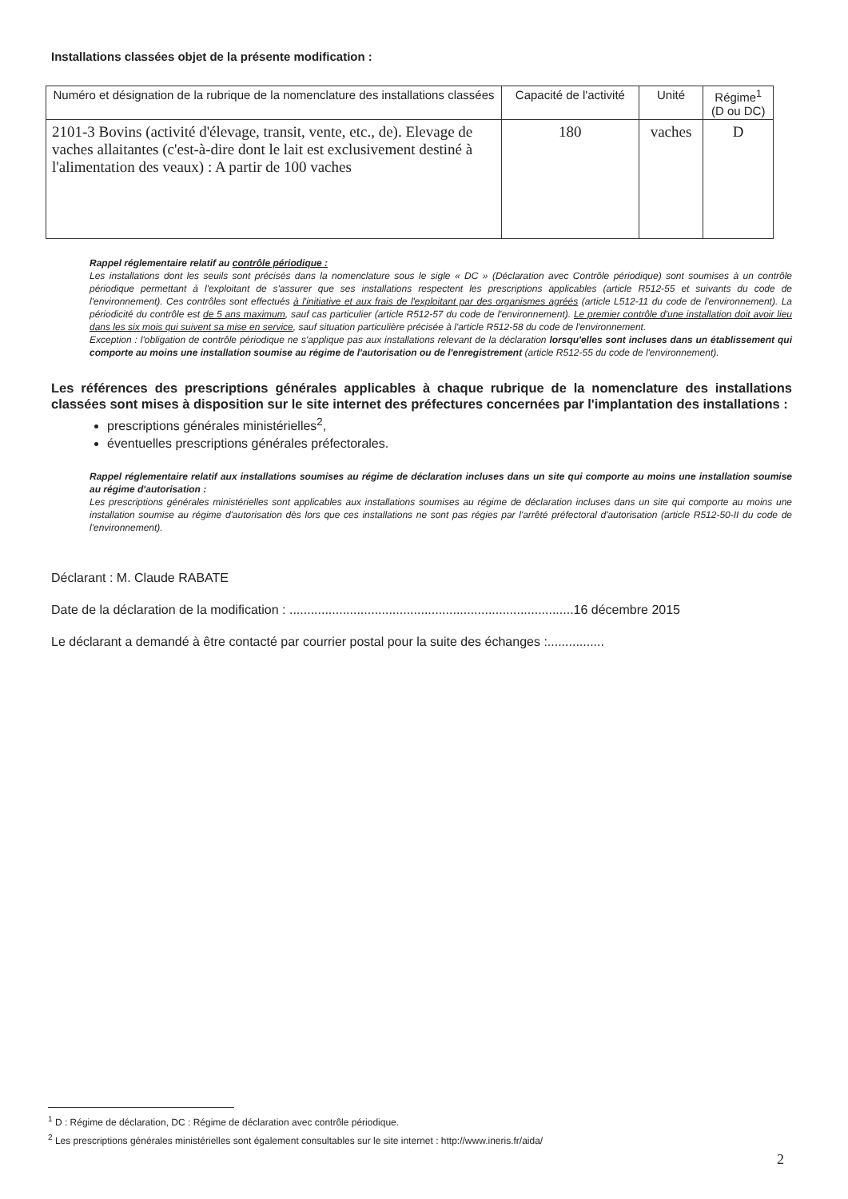Installations classées objet de la présente modification :
| Numéro et désignation de la rubrique de la nomenclature des installations classées | Capacité de l'activité | Unité | Régime<sup>1</sup> (D ou DC) |
| --- | --- | --- | --- |
| 2101-3 Bovins (activité d'élevage, transit, vente, etc., de). Elevage de vaches allaitantes (c'est-à-dire dont le lait est exclusivement destiné à l'alimentation des veaux) : A partir de 100 vaches | 180 | vaches | D |
Rappel réglementaire relatif au contrôle périodique :
Les installations dont les seuils sont précisés dans la nomenclature sous le sigle « DC » (Déclaration avec Contrôle périodique) sont soumises à un contrôle périodique permettant à l'exploitant de s'assurer que ses installations respectent les prescriptions applicables (article R512-55 et suivants du code de l'environnement). Ces contrôles sont effectués à l'initiative et aux frais de l'exploitant par des organismes agréés (article L512-11 du code de l'environnement). La périodicité du contrôle est de 5 ans maximum, sauf cas particulier (article R512-57 du code de l'environnement). Le premier contrôle d'une installation doit avoir lieu dans les six mois qui suivent sa mise en service, sauf situation particulière précisée à l'article R512-58 du code de l'environnement.
Exception : l'obligation de contrôle périodique ne s'applique pas aux installations relevant de la déclaration lorsqu'elles sont incluses dans un établissement qui comporte au moins une installation soumise au régime de l'autorisation ou de l'enregistrement (article R512-55 du code de l'environnement).
Les références des prescriptions générales applicables à chaque rubrique de la nomenclature des installations classées sont mises à disposition sur le site internet des préfectures concernées par l'implantation des installations :
prescriptions générales ministérielles<sup>2</sup>,
éventuelles prescriptions générales préfectorales.
Rappel réglementaire relatif aux installations soumises au régime de déclaration incluses dans un site qui comporte au moins une installation soumise au régime d'autorisation :
Les prescriptions générales ministérielles sont applicables aux installations soumises au régime de déclaration incluses dans un site qui comporte au moins une installation soumise au régime d'autorisation dès lors que ces installations ne sont pas régies par l'arrêté préfectoral d'autorisation (article R512-50-II du code de l'environnement).
Déclarant : M. Claude RABATE
Date de la déclaration de la modification : ................................................................................16 décembre 2015
Le déclarant a demandé à être contacté par courrier postal pour la suite des échanges :................
<sup>1</sup> D : Régime de déclaration, DC : Régime de déclaration avec contrôle périodique.
<sup>2</sup> Les prescriptions générales ministérielles sont également consultables sur le site internet : http://www.ineris.fr/aida/
2